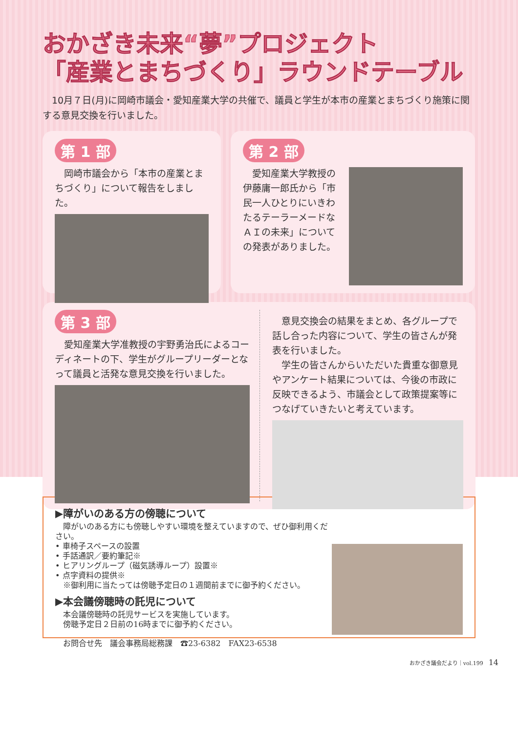おかざき未来“夢”プロジェクト
「産業とまちづくり」ラウンドテーブル
　10月７日(月)に岡崎市議会・愛知産業大学の共催で、議員と学生が本市の産業とまちづくり施策に関する意見交換を行いました。
第 1 部
　岡崎市議会から「本市の産業とまちづくり」について報告をしました。
第 2 部
　愛知産業大学教授の伊藤庸一郎氏から「市民一人ひとりにいきわたるテーラーメードなＡＩの未来」についての発表がありました。
第 3 部
　愛知産業大学准教授の宇野勇治氏によるコーディネートの下、学生がグループリーダーとなって議員と活発な意見交換を行いました。
　意見交換会の結果をまとめ、各グループで話し合った内容について、学生の皆さんが発表を行いました。
　学生の皆さんからいただいた貴重な御意見やアンケート結果については、今後の市政に反映できるよう、市議会として政策提案等につなげていきたいと考えています。
▶障がいのある方の傍聴について
　障がいのある方にも傍聴しやすい環境を整えていますので、ぜひ御利用ください。
• 車椅子スペースの設置
• 手話通訳／要約筆記※
• ヒアリングループ（磁気誘導ループ）設置※
• 点字資料の提供※
　※御利用に当たっては傍聴予定日の１週間前までに御予約ください。
▶本会議傍聴時の託児について
　本会議傍聴時の託児サービスを実施しています。
　傍聴予定日２日前の16時までに御予約ください。
　お問合せ先　議会事務局総務課　☎23-6382　FAX23-6538
おかざき議会だより｜vol.199　14